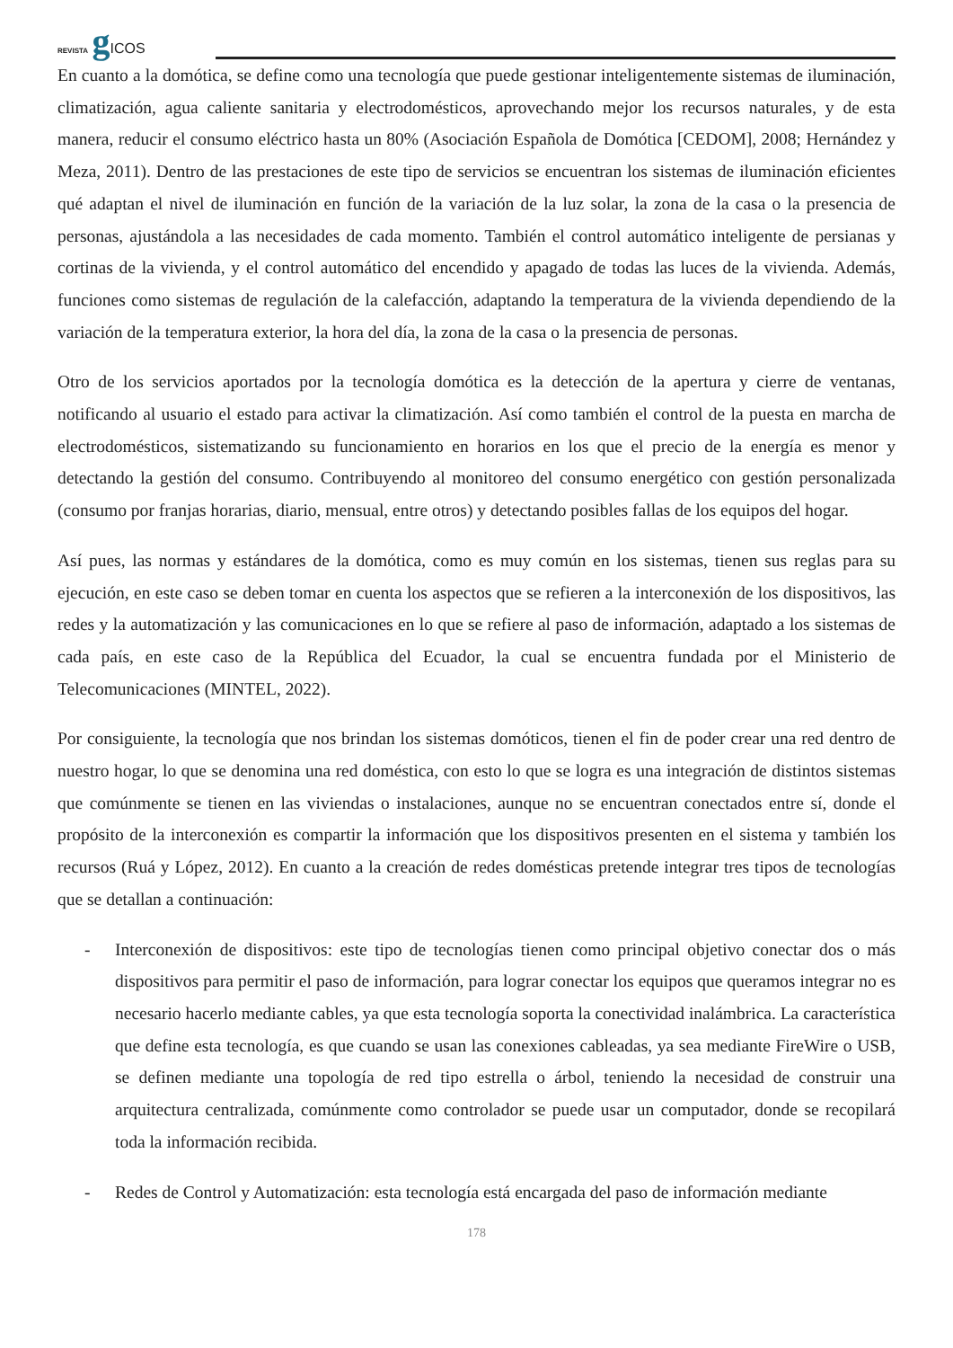REVISTA gICOS
En cuanto a la domótica, se define como una tecnología que puede gestionar inteligentemente sistemas de iluminación, climatización, agua caliente sanitaria y electrodomésticos, aprovechando mejor los recursos naturales, y de esta manera, reducir el consumo eléctrico hasta un 80% (Asociación Española de Domótica [CEDOM], 2008; Hernández y Meza, 2011). Dentro de las prestaciones de este tipo de servicios se encuentran los sistemas de iluminación eficientes qué adaptan el nivel de iluminación en función de la variación de la luz solar, la zona de la casa o la presencia de personas, ajustándola a las necesidades de cada momento. También el control automático inteligente de persianas y cortinas de la vivienda, y el control automático del encendido y apagado de todas las luces de la vivienda. Además, funciones como sistemas de regulación de la calefacción, adaptando la temperatura de la vivienda dependiendo de la variación de la temperatura exterior, la hora del día, la zona de la casa o la presencia de personas.
Otro de los servicios aportados por la tecnología domótica es la detección de la apertura y cierre de ventanas, notificando al usuario el estado para activar la climatización. Así como también el control de la puesta en marcha de electrodomésticos, sistematizando su funcionamiento en horarios en los que el precio de la energía es menor y detectando la gestión del consumo. Contribuyendo al monitoreo del consumo energético con gestión personalizada (consumo por franjas horarias, diario, mensual, entre otros) y detectando posibles fallas de los equipos del hogar.
Así pues, las normas y estándares de la domótica, como es muy común en los sistemas, tienen sus reglas para su ejecución, en este caso se deben tomar en cuenta los aspectos que se refieren a la interconexión de los dispositivos, las redes y la automatización y las comunicaciones en lo que se refiere al paso de información, adaptado a los sistemas de cada país, en este caso de la República del Ecuador, la cual se encuentra fundada por el Ministerio de Telecomunicaciones (MINTEL, 2022).
Por consiguiente, la tecnología que nos brindan los sistemas domóticos, tienen el fin de poder crear una red dentro de nuestro hogar, lo que se denomina una red doméstica, con esto lo que se logra es una integración de distintos sistemas que comúnmente se tienen en las viviendas o instalaciones, aunque no se encuentran conectados entre sí, donde el propósito de la interconexión es compartir la información que los dispositivos presenten en el sistema y también los recursos (Ruá y López, 2012). En cuanto a la creación de redes domésticas pretende integrar tres tipos de tecnologías que se detallan a continuación:
- Interconexión de dispositivos: este tipo de tecnologías tienen como principal objetivo conectar dos o más dispositivos para permitir el paso de información, para lograr conectar los equipos que queramos integrar no es necesario hacerlo mediante cables, ya que esta tecnología soporta la conectividad inalámbrica. La característica que define esta tecnología, es que cuando se usan las conexiones cableadas, ya sea mediante FireWire o USB, se definen mediante una topología de red tipo estrella o árbol, teniendo la necesidad de construir una arquitectura centralizada, comúnmente como controlador se puede usar un computador, donde se recopilará toda la información recibida.
- Redes de Control y Automatización: esta tecnología está encargada del paso de información mediante
178